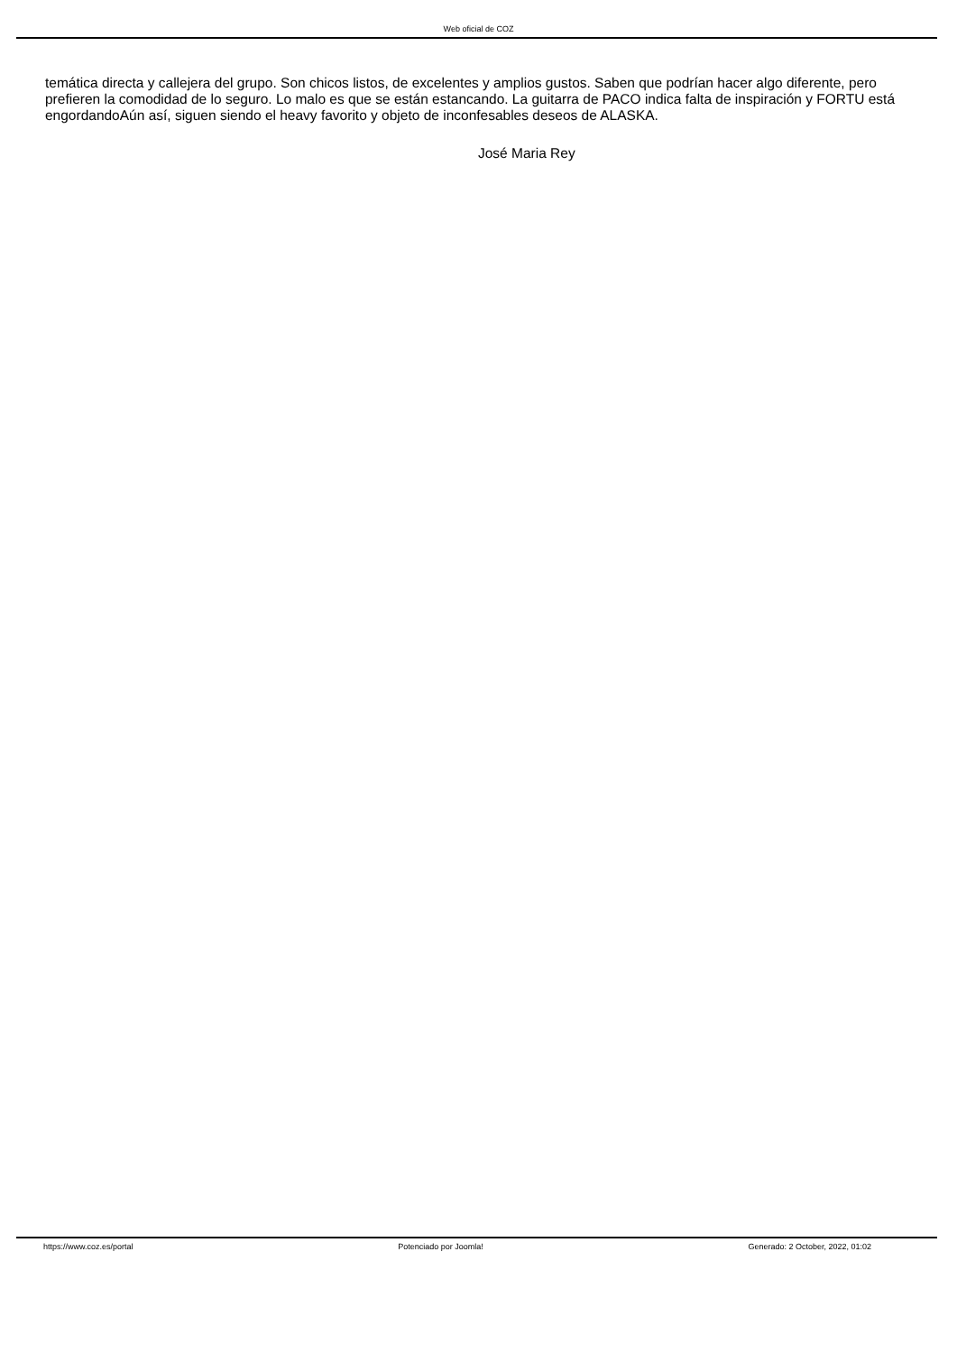Web oficial de COZ
temática directa y callejera del grupo. Son chicos listos, de excelentes y amplios gustos. Saben que podrían hacer algo diferente, pero prefieren la comodidad de lo seguro. Lo malo es que se están estancando. La guitarra de PACO indica falta de inspiración y FORTU está engordandoAún así, siguen siendo el heavy favorito y objeto de inconfesables deseos de ALASKA.
José Maria Rey
https://www.coz.es/portal Potenciado por Joomla! Generado: 2 October, 2022, 01:02